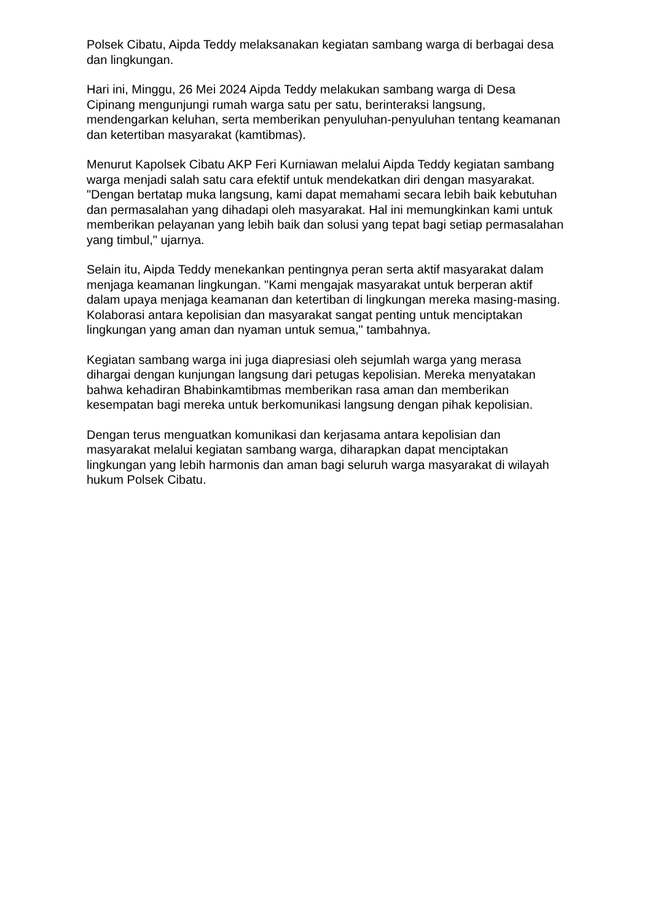Polsek Cibatu, Aipda Teddy melaksanakan kegiatan sambang warga di berbagai desa dan lingkungan.
Hari ini, Minggu, 26 Mei 2024 Aipda Teddy melakukan sambang warga di Desa Cipinang mengunjungi rumah warga satu per satu, berinteraksi langsung, mendengarkan keluhan, serta memberikan penyuluhan-penyuluhan tentang keamanan dan ketertiban masyarakat (kamtibmas).
Menurut Kapolsek Cibatu AKP Feri Kurniawan melalui Aipda Teddy kegiatan sambang warga menjadi salah satu cara efektif untuk mendekatkan diri dengan masyarakat. "Dengan bertatap muka langsung, kami dapat memahami secara lebih baik kebutuhan dan permasalahan yang dihadapi oleh masyarakat. Hal ini memungkinkan kami untuk memberikan pelayanan yang lebih baik dan solusi yang tepat bagi setiap permasalahan yang timbul," ujarnya.
Selain itu, Aipda Teddy menekankan pentingnya peran serta aktif masyarakat dalam menjaga keamanan lingkungan. "Kami mengajak masyarakat untuk berperan aktif dalam upaya menjaga keamanan dan ketertiban di lingkungan mereka masing-masing. Kolaborasi antara kepolisian dan masyarakat sangat penting untuk menciptakan lingkungan yang aman dan nyaman untuk semua," tambahnya.
Kegiatan sambang warga ini juga diapresiasi oleh sejumlah warga yang merasa dihargai dengan kunjungan langsung dari petugas kepolisian. Mereka menyatakan bahwa kehadiran Bhabinkamtibmas memberikan rasa aman dan memberikan kesempatan bagi mereka untuk berkomunikasi langsung dengan pihak kepolisian.
Dengan terus menguatkan komunikasi dan kerjasama antara kepolisian dan masyarakat melalui kegiatan sambang warga, diharapkan dapat menciptakan lingkungan yang lebih harmonis dan aman bagi seluruh warga masyarakat di wilayah hukum Polsek Cibatu.